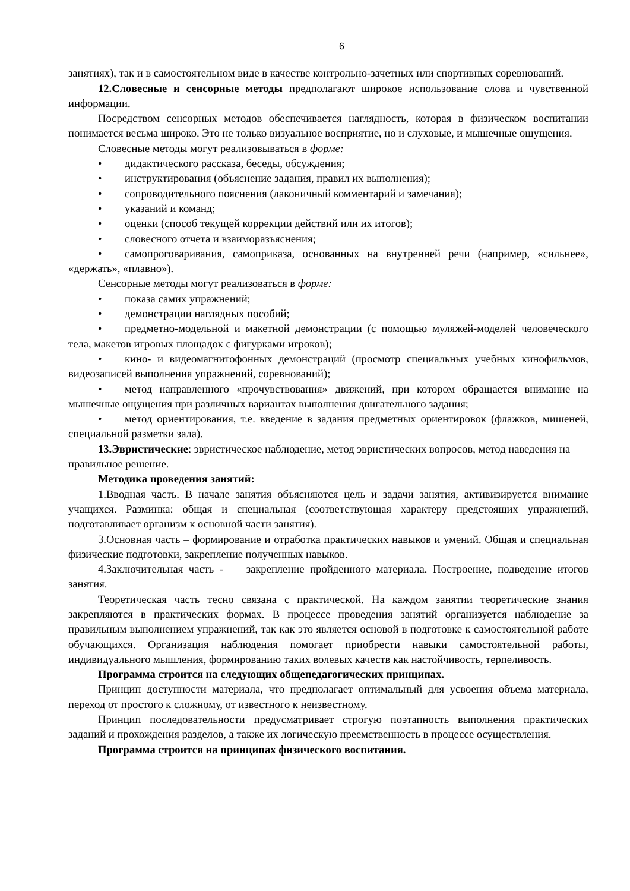6
занятиях), так и в самостоятельном виде в качестве контрольно-зачетных или спортивных соревнований.
12.Словесные и сенсорные методы предполагают широкое использование слова и чувственной информации.
Посредством сенсорных методов обеспечивается наглядность, которая в физическом воспитании понимается весьма широко. Это не только визуальное восприятие, но и слуховые, и мышечные ощущения.
Словесные методы могут реализовываться в форме:
• дидактического рассказа, беседы, обсуждения;
• инструктирования (объяснение задания, правил их выполнения);
• сопроводительного пояснения (лаконичный комментарий и замечания);
• указаний и команд;
• оценки (способ текущей коррекции действий или их итогов);
• словесного отчета и взаиморазъяснения;
• самопроговаривания, самоприказа, основанных на внутренней речи (например, «сильнее», «держать», «плавно»).
Сенсорные методы могут реализоваться в форме:
• показа самих упражнений;
• демонстрации наглядных пособий;
• предметно-модельной и макетной демонстрации (с помощью муляжей-моделей человеческого тела, макетов игровых площадок с фигурками игроков);
• кино- и видеомагнитофонных демонстраций (просмотр специальных учебных кинофильмов, видеозаписей выполнения упражнений, соревнований);
• метод направленного «прочувствования» движений, при котором обращается внимание на мышечные ощущения при различных вариантах выполнения двигательного задания;
• метод ориентирования, т.е. введение в задания предметных ориентировок (флажков, мишеней, специальной разметки зала).
13.Эвристические: эвристическое наблюдение, метод эвристических вопросов, метод наведения на правильное решение.
Методика проведения занятий:
1.Вводная часть. В начале занятия объясняются цель и задачи занятия, активизируется внимание учащихся. Разминка: общая и специальная (соответствующая характеру предстоящих упражнений, подготавливает организм к основной части занятия).
3.Основная часть – формирование и отработка практических навыков и умений. Общая и специальная физические подготовки, закрепление полученных навыков.
4.Заключительная часть - закрепление пройденного материала. Построение, подведение итогов занятия.
Теоретическая часть тесно связана с практической. На каждом занятии теоретические знания закрепляются в практических формах. В процессе проведения занятий организуется наблюдение за правильным выполнением упражнений, так как это является основой в подготовке к самостоятельной работе обучающихся. Организация наблюдения помогает приобрести навыки самостоятельной работы, индивидуального мышления, формированию таких волевых качеств как настойчивость, терпеливость.
Программа строится на следующих общепедагогических принципах.
Принцип доступности материала, что предполагает оптимальный для усвоения объема материала, переход от простого к сложному, от известного к неизвестному.
Принцип последовательности предусматривает строгую поэтапность выполнения практических заданий и прохождения разделов, а также их логическую преемственность в процессе осуществления.
Программа строится на принципах физического воспитания.